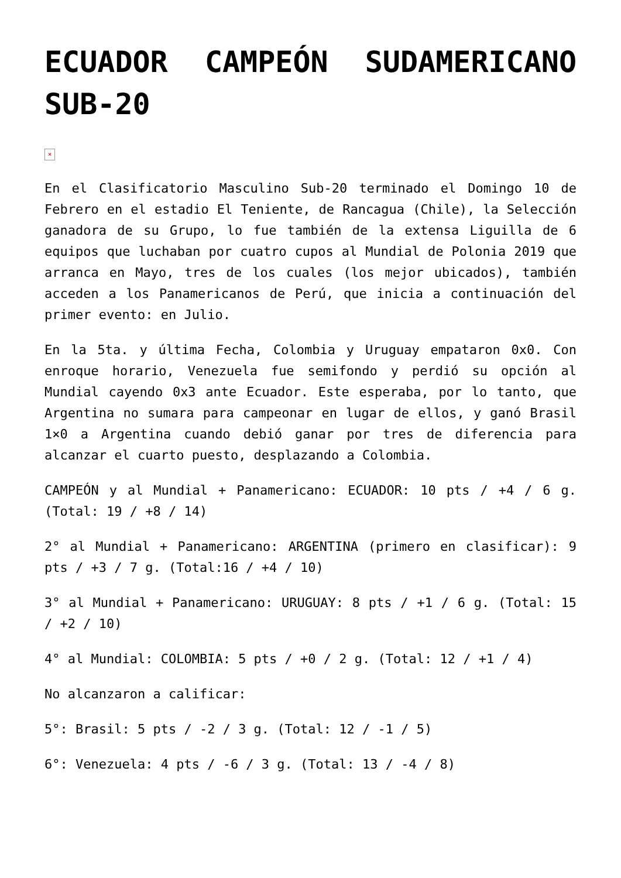ECUADOR CAMPEÓN SUDAMERICANO SUB-20
×
En el Clasificatorio Masculino Sub-20 terminado el Domingo 10 de Febrero en el estadio El Teniente, de Rancagua (Chile), la Selección ganadora de su Grupo, lo fue también de la extensa Liguilla de 6 equipos que luchaban por cuatro cupos al Mundial de Polonia 2019 que arranca en Mayo, tres de los cuales (los mejor ubicados), también acceden a los Panamericanos de Perú, que inicia a continuación del primer evento: en Julio.
En la 5ta. y última Fecha, Colombia y Uruguay empataron 0x0. Con enroque horario, Venezuela fue semifondo y perdió su opción al Mundial cayendo 0x3 ante Ecuador. Este esperaba, por lo tanto, que Argentina no sumara para campeonar en lugar de ellos, y ganó Brasil 1×0 a Argentina cuando debió ganar por tres de diferencia para alcanzar el cuarto puesto, desplazando a Colombia.
CAMPEÓN y al Mundial + Panamericano: ECUADOR: 10 pts / +4 / 6 g. (Total: 19 / +8 / 14)
2° al Mundial + Panamericano: ARGENTINA (primero en clasificar): 9 pts / +3 / 7 g. (Total:16 / +4 / 10)
3° al Mundial + Panamericano: URUGUAY: 8 pts / +1 / 6 g. (Total: 15 / +2 / 10)
4° al Mundial: COLOMBIA: 5 pts / +0 / 2 g. (Total: 12 / +1 / 4)
No alcanzaron a calificar:
5°: Brasil: 5 pts / -2 / 3 g. (Total: 12 / -1 / 5)
6°: Venezuela: 4 pts / -6 / 3 g. (Total: 13 / -4 / 8)